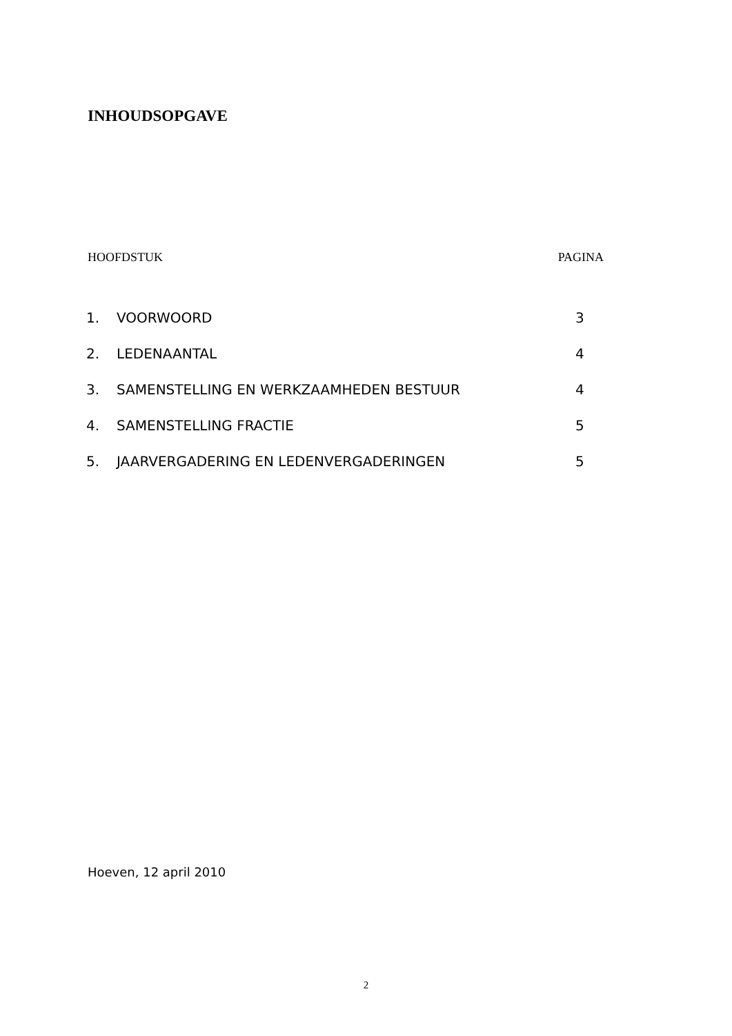INHOUDSOPGAVE
HOOFDSTUK PAGINA
| 1. | VOORWOORD | 3 |
| 2. | LEDENAANTAL | 4 |
| 3. | SAMENSTELLING EN WERKZAAMHEDEN BESTUUR | 4 |
| 4. | SAMENSTELLING FRACTIE | 5 |
| 5. | JAARVERGADERING EN LEDENVERGADERINGEN | 5 |
Hoeven, 12 april 2010
2